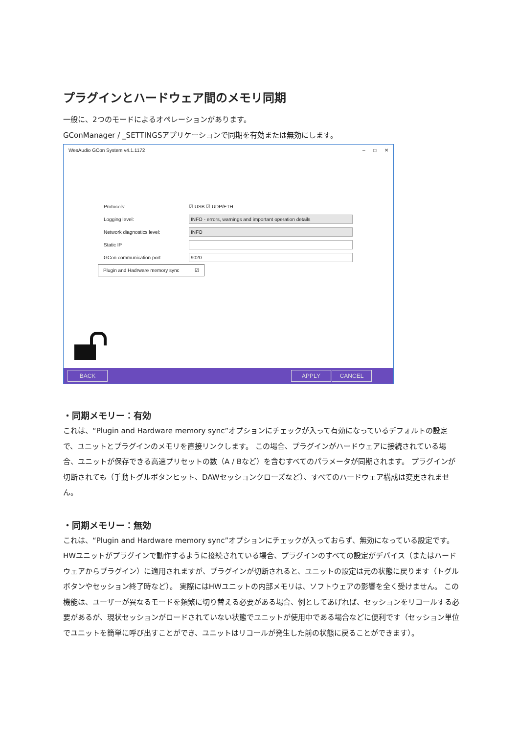プラグインとハードウェア間のメモリ同期
一般に、2つのモードによるオペレーションがあります。
GConManager / _SETTINGSアプリケーションで同期を有効または無効にします。
WesAudio GCon System v4.1.1172 – □ ✕
Protocols: ☑ USB ☑ UDP/ETH
Logging level: INFO - errors, warnings and important operation details
Network diagnostics level: INFO
Static IP
GCon communication port 9020
Plugin and Hadrware memory sync ☑
BACK APPLY CANCEL
・同期メモリー：有効
これは、“Plugin and Hardware memory sync”オプションにチェックが入って有効になっているデフォルトの設定で、ユニットとプラグインのメモリを直接リンクします。 この場合、プラグインがハードウェアに接続されている場合、ユニットが保存できる高速プリセットの数（A / Bなど）を含むすべてのパラメータが同期されます。 プラグインが切断されても（手動トグルボタンヒット、DAWセッションクローズなど）、すべてのハードウェア構成は変更されません。
・同期メモリー：無効
これは、“Plugin and Hardware memory sync”オプションにチェックが入っておらず、無効になっている設定です。HWユニットがプラグインで動作するように接続されている場合、プラグインのすべての設定がデバイス（またはハードウェアからプラグイン）に適用されますが、プラグインが切断されると、ユニットの設定は元の状態に戻ります（トグルボタンやセッション終了時など）。 実際にはHWユニットの内部メモリは、ソフトウェアの影響を全く受けません。 この機能は、ユーザーが異なるモードを頻繁に切り替える必要がある場合、例としてあげれば、セッションをリコールする必要があるが、現状セッションがロードされていない状態でユニットが使用中である場合などに便利です（セッション単位でユニットを簡単に呼び出すことができ、ユニットはリコールが発生した前の状態に戻ることができます）。